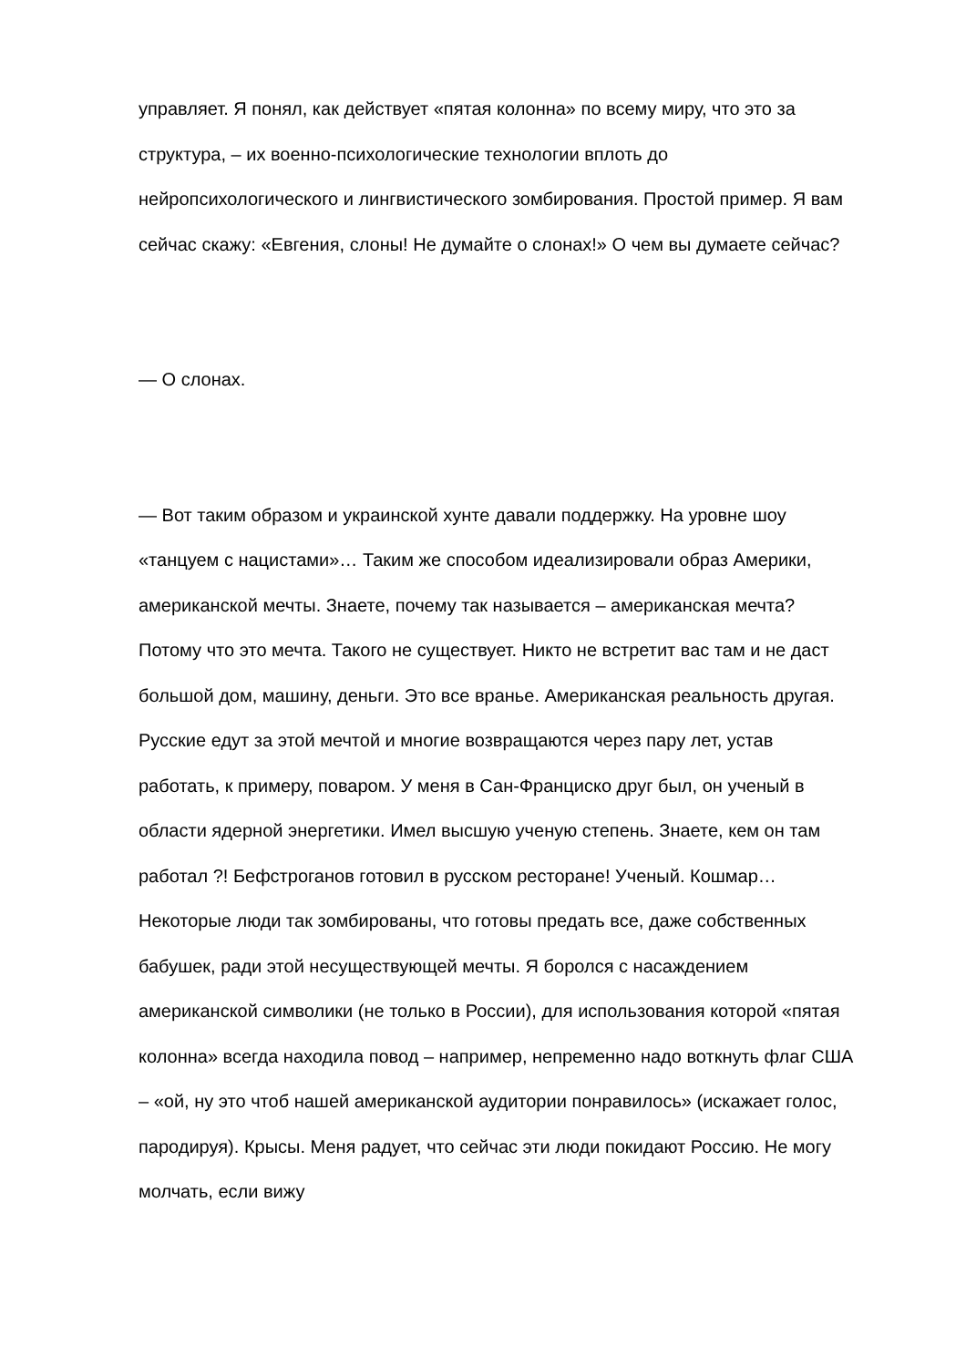управляет. Я понял, как действует «пятая колонна» по всему миру, что это за структура, – их военно-психологические технологии вплоть до нейропсихологического и лингвистического зомбирования. Простой пример. Я вам сейчас скажу: «Евгения, слоны! Не думайте о слонах!» О чем вы думаете сейчас?
— О слонах.
— Вот таким образом и украинской хунте давали поддержку. На уровне шоу «танцуем с нацистами»… Таким же способом идеализировали образ Америки, американской мечты. Знаете, почему так называется – американская мечта? Потому что это мечта. Такого не существует. Никто не встретит вас там и не даст большой дом, машину, деньги. Это все вранье. Американская реальность другая. Русские едут за этой мечтой и многие возвращаются через пару лет, устав работать, к примеру, поваром. У меня в Сан-Франциско друг был, он ученый в области ядерной энергетики. Имел высшую ученую степень. Знаете, кем он там работал ?! Бефстроганов готовил в русском ресторане! Ученый. Кошмар… Некоторые люди так зомбированы, что готовы предать все, даже собственных бабушек, ради этой несуществующей мечты. Я боролся с насаждением американской символики (не только в России), для использования которой «пятая колонна» всегда находила повод – например, непременно надо воткнуть флаг США – «ой, ну это чтоб нашей американской аудитории понравилось» (искажает голос, пародируя). Крысы. Меня радует, что сейчас эти люди покидают Россию. Не могу молчать, если вижу